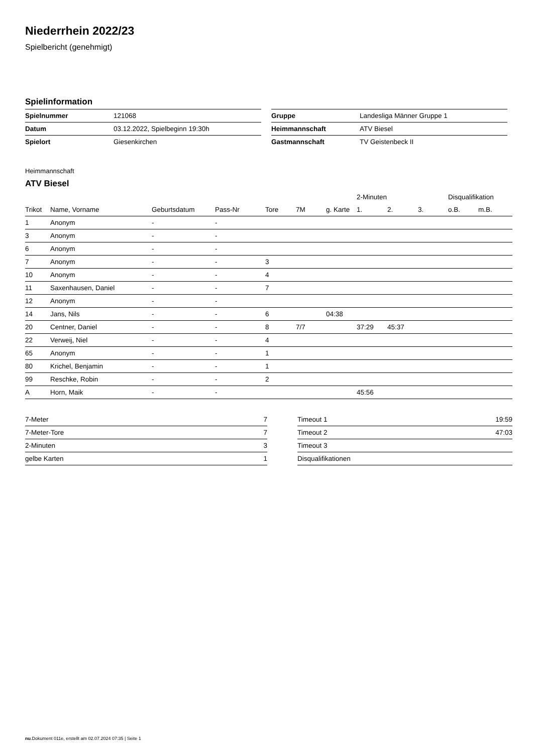Niederrhein 2022/23
Spielbericht (genehmigt)
Spielinformation
| Spielnummer | 121068 |
| Datum | 03.12.2022, Spielbeginn 19:30h |
| Spielort | Giesenkirchen |
| Gruppe | Landesliga Männer Gruppe 1 |
| Heimmannschaft | ATV Biesel |
| Gastmannschaft | TV Geistenbeck II |
Heimmannschaft
ATV Biesel
| | | | | | | | 2-Minuten | | | Disqualifikation | |
| --- | --- | --- | --- | --- | --- | --- | --- | --- | --- | --- | --- |
| Trikot | Name, Vorname | Geburtsdatum | Pass-Nr | Tore | 7M | g. Karte | 1. | 2. | 3. | o.B. | m.B. |
| 1 | Anonym | - | - | | | | | | | | |
| 3 | Anonym | - | - | | | | | | | | |
| 6 | Anonym | - | - | | | | | | | | |
| 7 | Anonym | - | - | 3 | | | | | | | |
| 10 | Anonym | - | - | 4 | | | | | | | |
| 11 | Saxenhausen, Daniel | - | - | 7 | | | | | | | |
| 12 | Anonym | - | - | | | | | | | | |
| 14 | Jans, Nils | - | - | 6 | | 04:38 | | | | | |
| 20 | Centner, Daniel | - | - | 8 | 7/7 | | 37:29 | 45:37 | | | |
| 22 | Verweij, Niel | - | - | 4 | | | | | | | |
| 65 | Anonym | - | - | 1 | | | | | | | |
| 80 | Krichel, Benjamin | - | - | 1 | | | | | | | |
| 99 | Reschke, Robin | - | - | 2 | | | | | | | |
| A | Horn, Maik | - | - | | | | 45:56 | | | | |
| 7-Meter | 7 |
| 7-Meter-Tore | 7 |
| 2-Minuten | 3 |
| gelbe Karten | 1 |
| Timeout 1 | 19:59 |
| Timeout 2 | 47:03 |
| Timeout 3 | |
| Disqualifikationen | |
nu.Dokument 011e, erstellt am 02.07.2024 07:35 | Seite 1